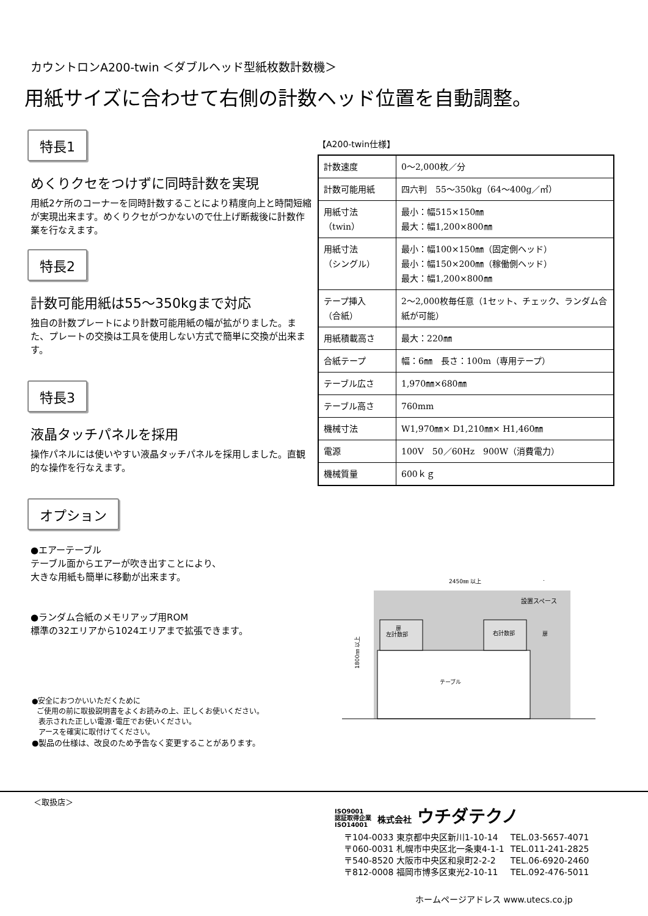カウントロンA200-twin ＜ダブルヘッド型紙枚数計数機＞
用紙サイズに合わせて右側の計数ヘッド位置を自動調整。
特長1
めくりクセをつけずに同時計数を実現
用紙2ケ所のコーナーを同時計数することにより精度向上と時間短縮が実現出来ます。めくりクセがつかないので仕上げ断裁後に計数作業を行なえます。
特長2
計数可能用紙は55～350kgまで対応
独自の計数プレートにより計数可能用紙の幅が拡がりました。また、プレートの交換は工具を使用しない方式で簡単に交換が出来ます。
特長3
液晶タッチパネルを採用
操作パネルには使いやすい液晶タッチパネルを採用しました。直観的な操作を行なえます。
オプション
【A200-twin仕様】
| 計数速度 | 0～2,000枚／分 |
| 計数可能用紙 | 四六判 55～350kg（64～400g／㎡） |
| 用紙寸法 （twin） | 最小：幅515×150㎜ 最大：幅1,200×800㎜ |
| 用紙寸法 （シングル） | 最小：幅100×150㎜（固定側ヘッド） 最小：幅150×200㎜（稼働側ヘッド） 最大：幅1,200×800㎜ |
| テープ挿入 （合紙） | 2～2,000枚毎任意（1セット、チェック、ランダム合紙が可能） |
| 用紙積載高さ | 最大：220㎜ |
| 合紙テープ | 幅：6㎜ 長さ：100m（専用テープ） |
| テーブル広さ | 1,970㎜×680㎜ |
| テーブル高さ | 760mm |
| 機械寸法 | W1,970㎜× D1,210㎜× H1,460㎜ |
| 電源 | 100V 50／60Hz 900W（消費電力） |
| 機械質量 | 600ｋｇ |
●エアーテーブル
テーブル面からエアーが吹き出すことにより、
大きな用紙も簡単に移動が出来ます。
●ランダム合紙のメモリアップ用ROM
標準の32エリアから1024エリアまで拡張できます。
2450㎜ 以上
設置スペース
扉
左計数部
右計数部
扉
テーブル
1800㎜ 以上
●安全におつかいいただくために
ご使用の前に取扱説明書をよくお読みの上、正しくお使いください。
表示された正しい電源･電圧でお使いください。
アースを確実に取付けてください。
●製品の仕様は、改良のため予告なく変更することがあります。
＜取扱店＞
ISO9001
認証取得企業
ISO14001 株式会社 ウチダテクノ
| 〒104-0033 東京都中央区新川1-10-14 | TEL.03-5657-4071 |
| 〒060-0031 札幌市中央区北一条東4-1-1 | TEL.011-241-2825 |
| 〒540-8520 大阪市中央区和泉町2-2-2 | TEL.06-6920-2460 |
| 〒812-0008 福岡市博多区東光2-10-11 | TEL.092-476-5011 |
ホームページアドレス www.utecs.co.jp